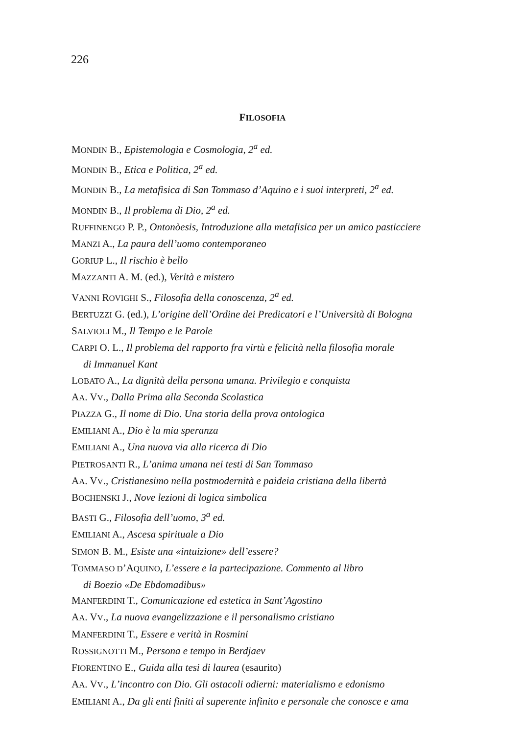226
FILOSOFIA
MONDIN B., Epistemologia e Cosmologia, 2<sup>a</sup> ed.
MONDIN B., Etica e Politica, 2<sup>a</sup> ed.
MONDIN B., La metafisica di San Tommaso d’Aquino e i suoi interpreti, 2<sup>a</sup> ed.
MONDIN B., Il problema di Dio, 2<sup>a</sup> ed.
RUFFINENGO P. P., Ontonòesis, Introduzione alla metafisica per un amico pasticciere
MANZI A., La paura dell’uomo contemporaneo
GORIUP L., Il rischio è bello
MAZZANTI A. M. (ed.), Verità e mistero
VANNI ROVIGHI S., Filosofia della conoscenza, 2<sup>a</sup> ed.
BERTUZZI G. (ed.), L’origine dell’Ordine dei Predicatori e l’Università di Bologna
SALVIOLI M., Il Tempo e le Parole
CARPI O. L., Il problema del rapporto fra virtù e felicità nella filosofia morale
di Immanuel Kant
LOBATO A., La dignità della persona umana. Privilegio e conquista
AA. VV., Dalla Prima alla Seconda Scolastica
PIAZZA G., Il nome di Dio. Una storia della prova ontologica
EMILIANI A., Dio è la mia speranza
EMILIANI A., Una nuova via alla ricerca di Dio
PIETROSANTI R., L’anima umana nei testi di San Tommaso
AA. VV., Cristianesimo nella postmodernità e paideia cristiana della libertà
BOCHENSKI J., Nove lezioni di logica simbolica
BASTI G., Filosofia dell’uomo, 3<sup>a</sup> ed.
EMILIANI A., Ascesa spirituale a Dio
SIMON B. M., Esiste una «intuizione» dell’essere?
TOMMASO D’AQUINO, L’essere e la partecipazione. Commento al libro
di Boezio «De Ebdomadibus»
MANFERDINI T., Comunicazione ed estetica in Sant’Agostino
AA. VV., La nuova evangelizzazione e il personalismo cristiano
MANFERDINI T., Essere e verità in Rosmini
ROSSIGNOTTI M., Persona e tempo in Berdjaev
FIORENTINO E., Guida alla tesi di laurea (esaurito)
AA. VV., L’incontro con Dio. Gli ostacoli odierni: materialismo e edonismo
EMILIANI A., Da gli enti finiti al superente infinito e personale che conosce e ama